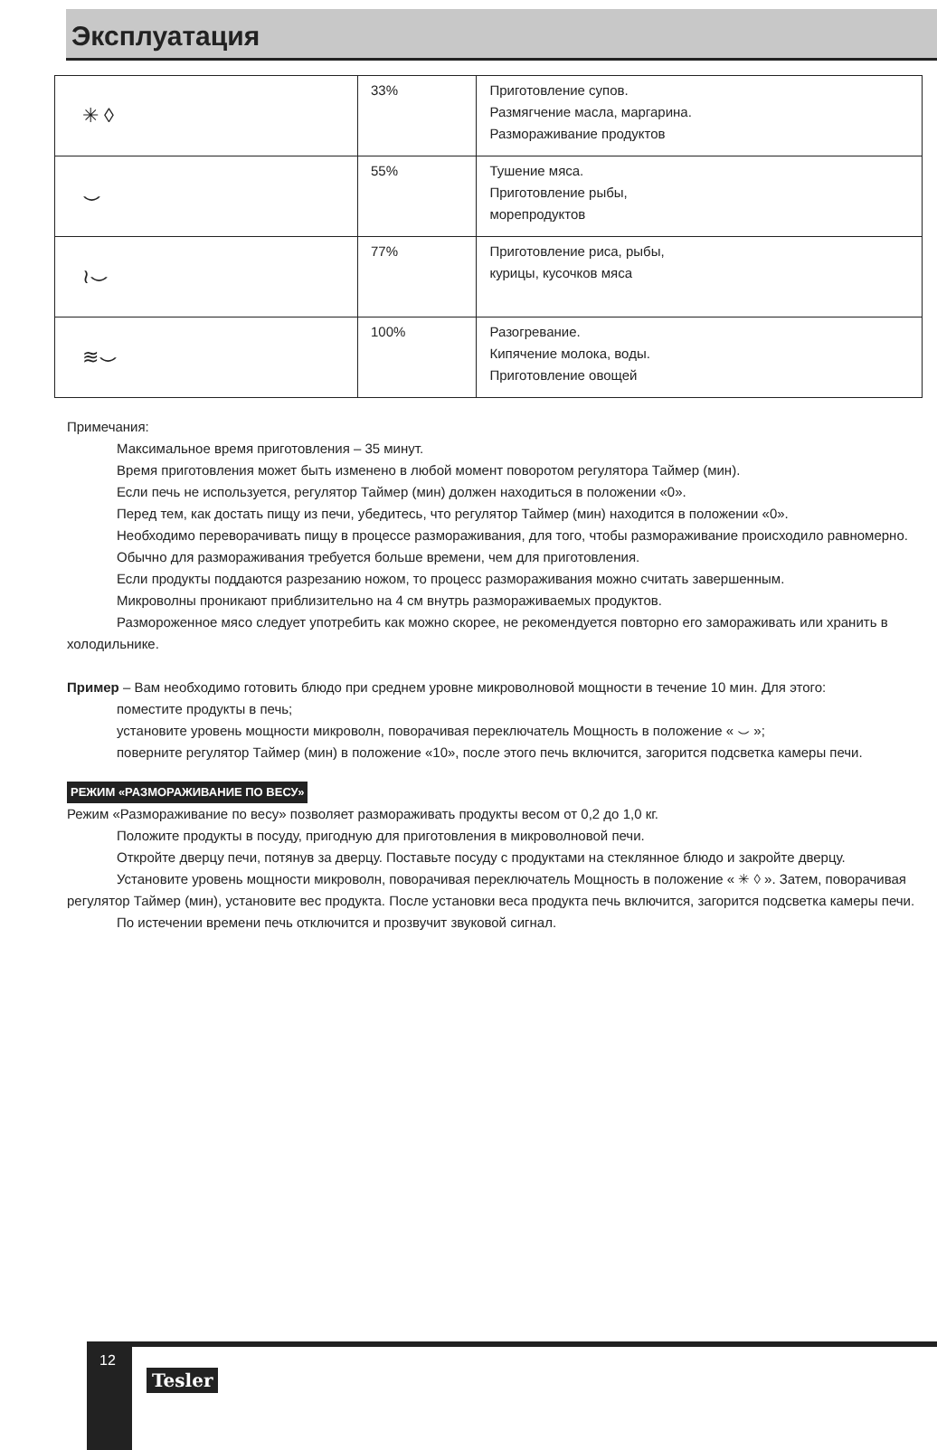Эксплуатация
| ✳ ◊ | 33% | Приготовление супов. Размягчение масла, маргарина. Размораживание продуктов |
| ⌣ | 55% | Тушение мяса. Приготовление рыбы, морепродуктов |
| ≀⌣ | 77% | Приготовление риса, рыбы, курицы, кусочков мяса |
| ≋⌣ | 100% | Разогревание. Кипячение молока, воды. Приготовление овощей |
Примечания:
Максимальное время приготовления – 35 минут.
Время приготовления может быть изменено в любой момент поворотом регулятора Таймер (мин).
Если печь не используется, регулятор Таймер (мин) должен находиться в положении «0».
Перед тем, как достать пищу из печи, убедитесь, что регулятор Таймер (мин) находится в положении «0».
Необходимо переворачивать пищу в процессе размораживания, для того, чтобы размораживание происходило равномерно.
Обычно для размораживания требуется больше времени, чем для приготовления.
Если продукты поддаются разрезанию ножом, то процесс размораживания можно считать завершенным.
Микроволны проникают приблизительно на 4 см внутрь размораживаемых продуктов.
Размороженное мясо следует употребить как можно скорее, не рекомендуется повторно его замораживать или хранить в холодильнике.
Пример – Вам необходимо готовить блюдо при среднем уровне микроволновой мощности в течение 10 мин. Для этого:
поместите продукты в печь;
установите уровень мощности микроволн, поворачивая переключатель Мощность в положение « ⌣ »;
поверните регулятор Таймер (мин) в положение «10», после этого печь включится, загорится подсветка камеры печи.
РЕЖИМ «РАЗМОРАЖИВАНИЕ ПО ВЕСУ»
Режим «Размораживание по весу» позволяет размораживать продукты весом от 0,2 до 1,0 кг.
Положите продукты в посуду, пригодную для приготовления в микроволновой печи.
Откройте дверцу печи, потянув за дверцу. Поставьте посуду с продуктами на стеклянное блюдо и закройте дверцу.
Установите уровень мощности микроволн, поворачивая переключатель Мощность в положение « ✳ ◊ ». Затем, поворачивая регулятор Таймер (мин), установите вес продукта. После установки веса продукта печь включится, загорится подсветка камеры печи.
По истечении времени печь отключится и прозвучит звуковой сигнал.
12
Tesler